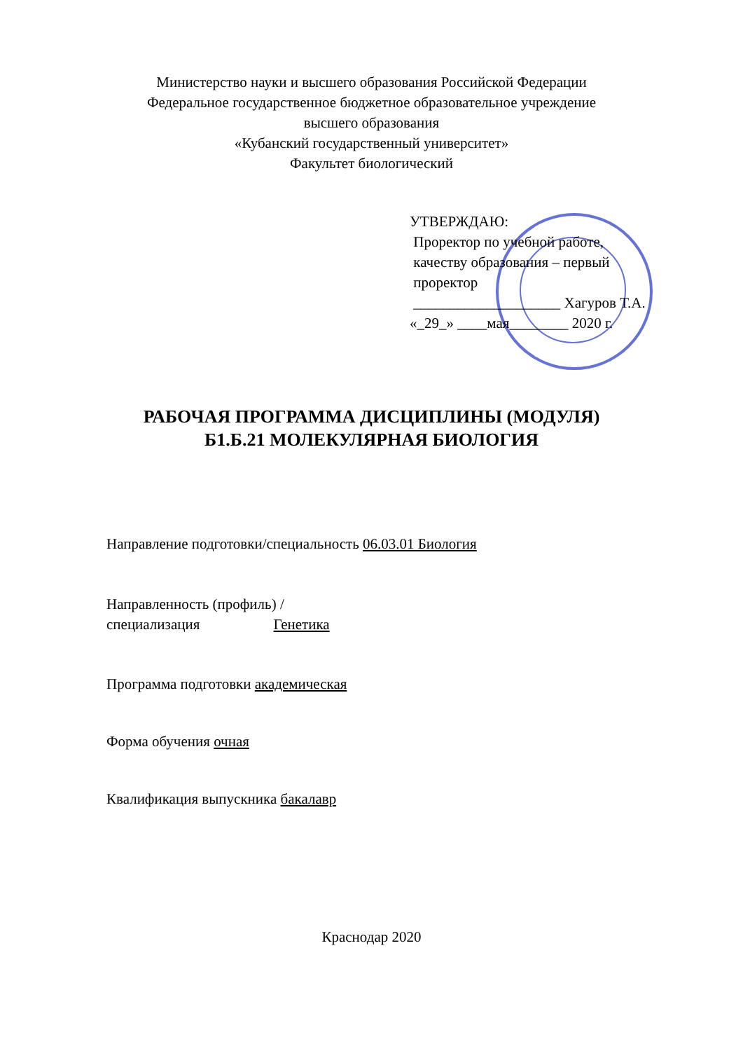Министерство науки и высшего образования Российской Федерации
Федеральное государственное бюджетное образовательное учреждение
высшего образования
«Кубанский государственный университет»
Факультет биологический
УТВЕРЖДАЮ:
Проректор по учебной работе,
качеству образования – первый
проректор
____________________ Хагуров Т.А.
«_29_» ____мая________ 2020 г.
РАБОЧАЯ ПРОГРАММА ДИСЦИПЛИНЫ (МОДУЛЯ)
Б1.Б.21 МОЛЕКУЛЯРНАЯ БИОЛОГИЯ
Направление подготовки/специальность 06.03.01 Биология
Направленность (профиль) /
специализация Генетика
Программа подготовки академическая
Форма обучения очная
Квалификация выпускника бакалавр
Краснодар 2020